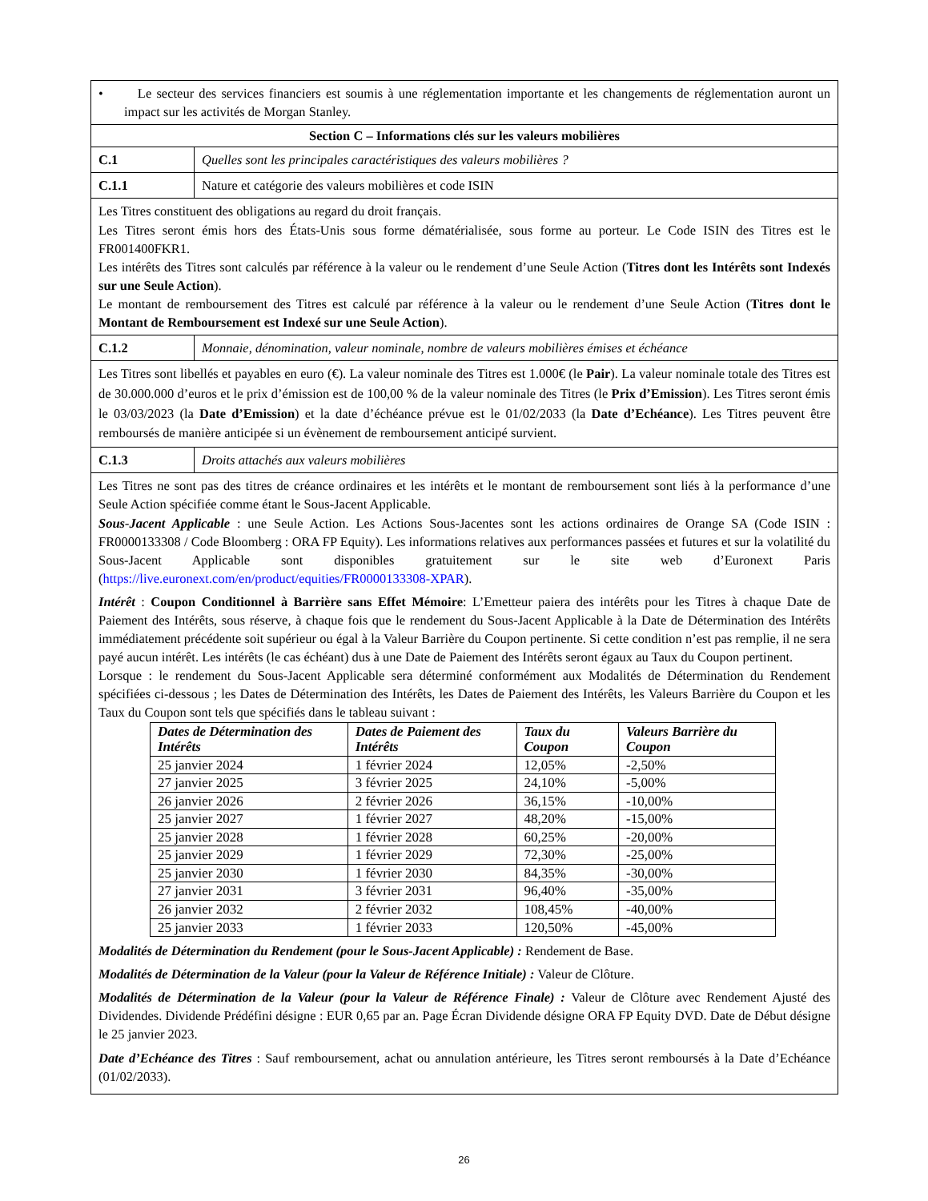| • Le secteur des services financiers est soumis à une réglementation importante et les changements de réglementation auront un impact sur les activités de Morgan Stanley. | |
| Section C – Informations clés sur les valeurs mobilières | |
| C.1 | Quelles sont les principales caractéristiques des valeurs mobilières ? |
| C.1.1 | Nature et catégorie des valeurs mobilières et code ISIN |
| Les Titres constituent des obligations au regard du droit français. Les Titres seront émis hors des États-Unis sous forme dématérialisée, sous forme au porteur. Le Code ISIN des Titres est le FR001400FKR1. Les intérêts des Titres sont calculés par référence à la valeur ou le rendement d’une Seule Action ( Titres dont les Intérêts sont Indexés sur une Seule Action ). Le montant de remboursement des Titres est calculé par référence à la valeur ou le rendement d’une Seule Action ( Titres dont le Montant de Remboursement est Indexé sur une Seule Action ). | |
| C.1.2 | Monnaie, dénomination, valeur nominale, nombre de valeurs mobilières émises et échéance |
| Les Titres sont libellés et payables en euro (€). La valeur nominale des Titres est 1.000€ (le Pair ). La valeur nominale totale des Titres est de 30.000.000 d’euros et le prix d’émission est de 100,00 % de la valeur nominale des Titres (le Prix d’Emission ). Les Titres seront émis le 03/03/2023 (la Date d’Emission ) et la date d’échéance prévue est le 01/02/2033 (la Date d’Echéance ). Les Titres peuvent être remboursés de manière anticipée si un évènement de remboursement anticipé survient. | |
| C.1.3 | Droits attachés aux valeurs mobilières |
| Les Titres ne sont pas des titres de créance ordinaires et les intérêts et le montant de remboursement sont liés à la performance d’une Seule Action spécifiée comme étant le Sous-Jacent Applicable. Sous-Jacent Applicable : une Seule Action. Les Actions Sous-Jacentes sont les actions ordinaires de Orange SA (Code ISIN : FR0000133308 / Code Bloomberg : ORA FP Equity). Les informations relatives aux performances passées et futures et sur la volatilité du Sous-Jacent Applicable sont disponibles gratuitement sur le site web d’Euronext Paris ( https://live.euronext.com/en/product/equities/FR0000133308-XPAR ). Intérêt : Coupon Conditionnel à Barrière sans Effet Mémoire : L’Emetteur paiera des intérêts pour les Titres à chaque Date de Paiement des Intérêts, sous réserve, à chaque fois que le rendement du Sous-Jacent Applicable à la Date de Détermination des Intérêts immédiatement précédente soit supérieur ou égal à la Valeur Barrière du Coupon pertinente. Si cette condition n’est pas remplie, il ne sera payé aucun intérêt. Les intérêts (le cas échéant) dus à une Date de Paiement des Intérêts seront égaux au Taux du Coupon pertinent. Lorsque : le rendement du Sous-Jacent Applicable sera déterminé conformément aux Modalités de Détermination du Rendement spécifiées ci-dessous ; les Dates de Détermination des Intérêts, les Dates de Paiement des Intérêts, les Valeurs Barrière du Coupon et les Taux du Coupon sont tels que spécifiés dans le tableau suivant : / Dates de Détermination des Intérêts / Dates de Paiement des Intérêts / Taux du Coupon / Valeurs Barrière du Coupon / / --- / --- / --- / --- / / 25 janvier 2024 / 1 février 2024 / 12,05% / -2,50% / / 27 janvier 2025 / 3 février 2025 / 24,10% / -5,00% / / 26 janvier 2026 / 2 février 2026 / 36,15% / -10,00% / / 25 janvier 2027 / 1 février 2027 / 48,20% / -15,00% / / 25 janvier 2028 / 1 février 2028 / 60,25% / -20,00% / / 25 janvier 2029 / 1 février 2029 / 72,30% / -25,00% / / 25 janvier 2030 / 1 février 2030 / 84,35% / -30,00% / / 27 janvier 2031 / 3 février 2031 / 96,40% / -35,00% / / 26 janvier 2032 / 2 février 2032 / 108,45% / -40,00% / / 25 janvier 2033 / 1 février 2033 / 120,50% / -45,00% / Modalités de Détermination du Rendement (pour le Sous-Jacent Applicable) : Rendement de Base. Modalités de Détermination de la Valeur (pour la Valeur de Référence Initiale) : Valeur de Clôture. Modalités de Détermination de la Valeur (pour la Valeur de Référence Finale) : Valeur de Clôture avec Rendement Ajusté des Dividendes. Dividende Prédéfini désigne : EUR 0,65 par an. Page Écran Dividende désigne ORA FP Equity DVD. Date de Début désigne le 25 janvier 2023. Date d’Echéance des Titres : Sauf remboursement, achat ou annulation antérieure, les Titres seront remboursés à la Date d’Echéance (01/02/2033). | |
26